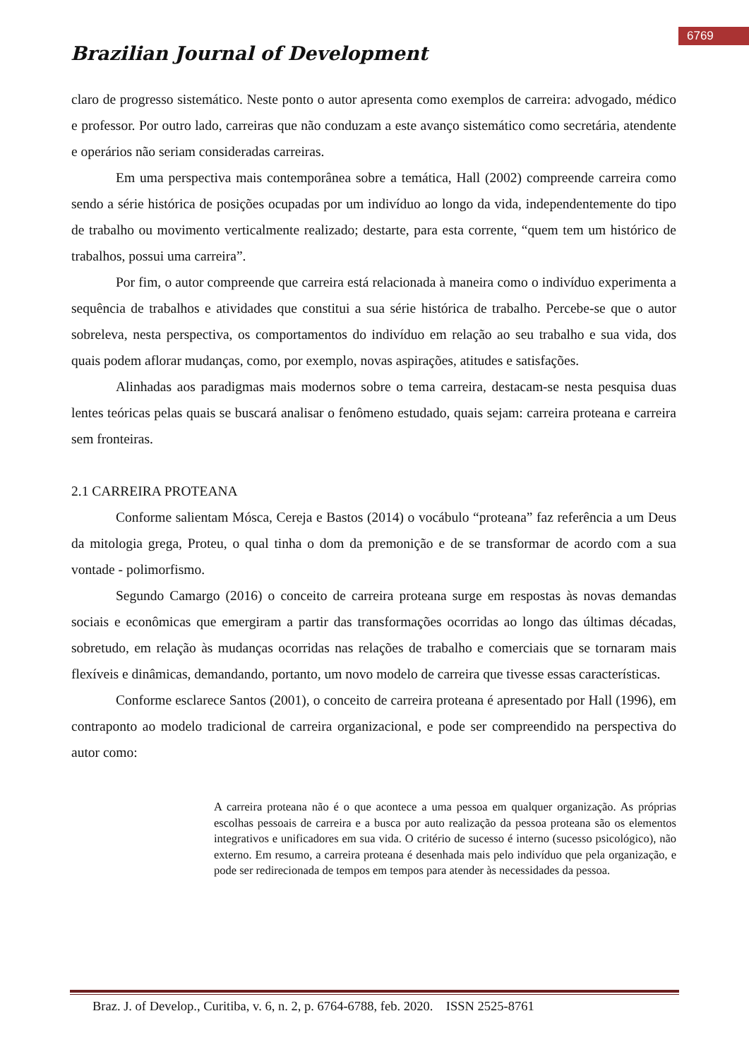6769
Brazilian Journal of Development
claro de progresso sistemático. Neste ponto o autor apresenta como exemplos de carreira: advogado, médico e professor. Por outro lado, carreiras que não conduzam a este avanço sistemático como secretária, atendente e operários não seriam consideradas carreiras.
Em uma perspectiva mais contemporânea sobre a temática, Hall (2002) compreende carreira como sendo a série histórica de posições ocupadas por um indivíduo ao longo da vida, independentemente do tipo de trabalho ou movimento verticalmente realizado; destarte, para esta corrente, “quem tem um histórico de trabalhos, possui uma carreira”.
Por fim, o autor compreende que carreira está relacionada à maneira como o indivíduo experimenta a sequência de trabalhos e atividades que constitui a sua série histórica de trabalho. Percebe-se que o autor sobreleva, nesta perspectiva, os comportamentos do indivíduo em relação ao seu trabalho e sua vida, dos quais podem aflorar mudanças, como, por exemplo, novas aspirações, atitudes e satisfações.
Alinhadas aos paradigmas mais modernos sobre o tema carreira, destacam-se nesta pesquisa duas lentes teóricas pelas quais se buscará analisar o fenômeno estudado, quais sejam: carreira proteana e carreira sem fronteiras.
2.1 CARREIRA PROTEANA
Conforme salientam Mósca, Cereja e Bastos (2014) o vocábulo “proteana” faz referência a um Deus da mitologia grega, Proteu, o qual tinha o dom da premonição e de se transformar de acordo com a sua vontade - polimorfismo.
Segundo Camargo (2016) o conceito de carreira proteana surge em respostas às novas demandas sociais e econômicas que emergiram a partir das transformações ocorridas ao longo das últimas décadas, sobretudo, em relação às mudanças ocorridas nas relações de trabalho e comerciais que se tornaram mais flexíveis e dinâmicas, demandando, portanto, um novo modelo de carreira que tivesse essas características.
Conforme esclarece Santos (2001), o conceito de carreira proteana é apresentado por Hall (1996), em contraponto ao modelo tradicional de carreira organizacional, e pode ser compreendido na perspectiva do autor como:
A carreira proteana não é o que acontece a uma pessoa em qualquer organização. As próprias escolhas pessoais de carreira e a busca por auto realização da pessoa proteana são os elementos integrativos e unificadores em sua vida. O critério de sucesso é interno (sucesso psicológico), não externo. Em resumo, a carreira proteana é desenhada mais pelo indivíduo que pela organização, e pode ser redirecionada de tempos em tempos para atender às necessidades da pessoa.
Braz. J. of Develop., Curitiba, v. 6, n. 2, p. 6764-6788, feb. 2020. ISSN 2525-8761